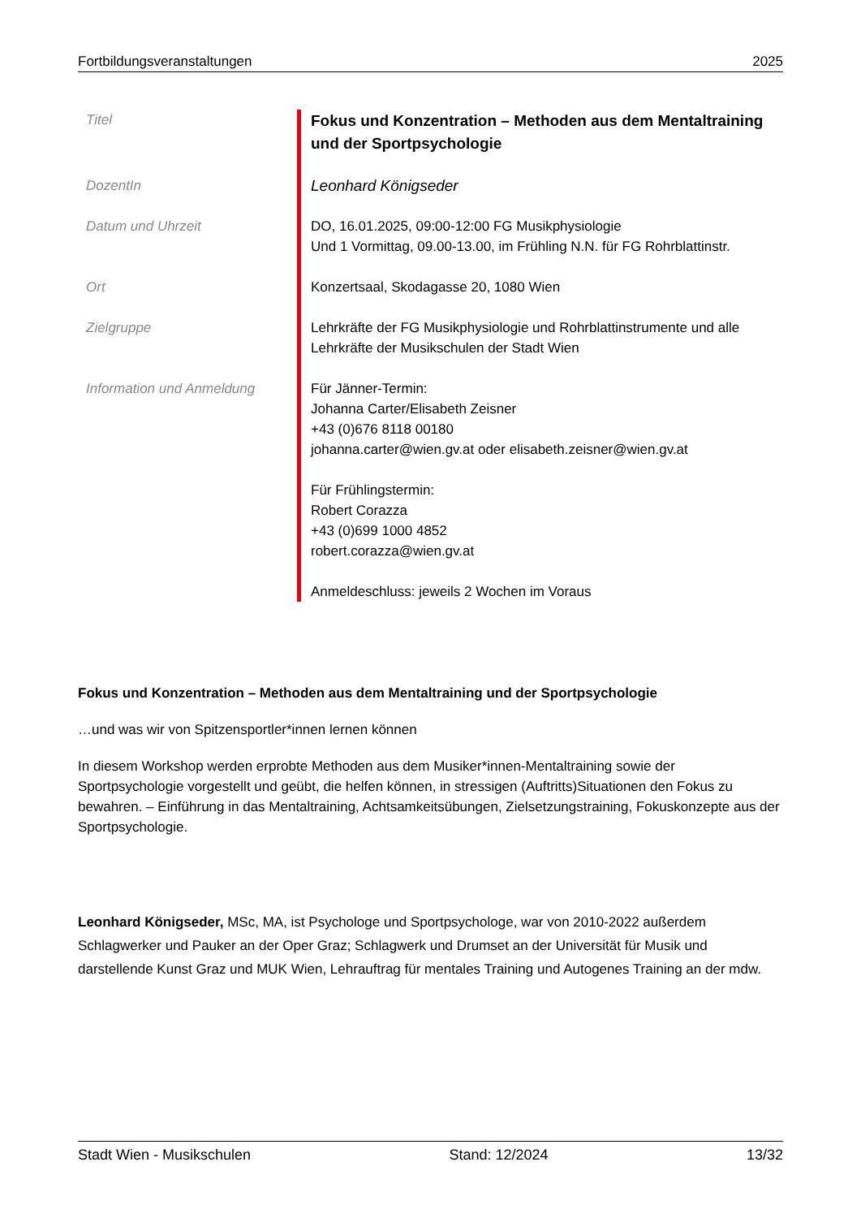Fortbildungsveranstaltungen 2025
| Titel | Fokus und Konzentration – Methoden aus dem Mentaltraining und der Sportpsychologie |
| DozentIn | Leonhard Königseder |
| Datum und Uhrzeit | DO, 16.01.2025, 09:00-12:00 FG Musikphysiologie Und 1 Vormittag, 09.00-13.00, im Frühling N.N. für FG Rohrblattinstr. |
| Ort | Konzertsaal, Skodagasse 20, 1080 Wien |
| Zielgruppe | Lehrkräfte der FG Musikphysiologie und Rohrblattinstrumente und alle Lehrkräfte der Musikschulen der Stadt Wien |
| Information und Anmeldung | Für Jänner-Termin: Johanna Carter/Elisabeth Zeisner +43 (0)676 8118 00180 johanna.carter@wien.gv.at oder elisabeth.zeisner@wien.gv.at Für Frühlingstermin: Robert Corazza +43 (0)699 1000 4852 robert.corazza@wien.gv.at Anmeldeschluss: jeweils 2 Wochen im Voraus |
Fokus und Konzentration – Methoden aus dem Mentaltraining und der Sportpsychologie
…und was wir von Spitzensportler*innen lernen können
In diesem Workshop werden erprobte Methoden aus dem Musiker*innen-Mentaltraining sowie der Sportpsychologie vorgestellt und geübt, die helfen können, in stressigen (Auftritts)Situationen den Fokus zu bewahren. – Einführung in das Mentaltraining, Achtsamkeitsübungen, Zielsetzungstraining, Fokuskonzepte aus der Sportpsychologie.
Leonhard Königseder, MSc, MA, ist Psychologe und Sportpsychologe, war von 2010-2022 außerdem Schlagwerker und Pauker an der Oper Graz; Schlagwerk und Drumset an der Universität für Musik und darstellende Kunst Graz und MUK Wien, Lehrauftrag für mentales Training und Autogenes Training an der mdw.
Stadt Wien - Musikschulen Stand: 12/2024 13/32